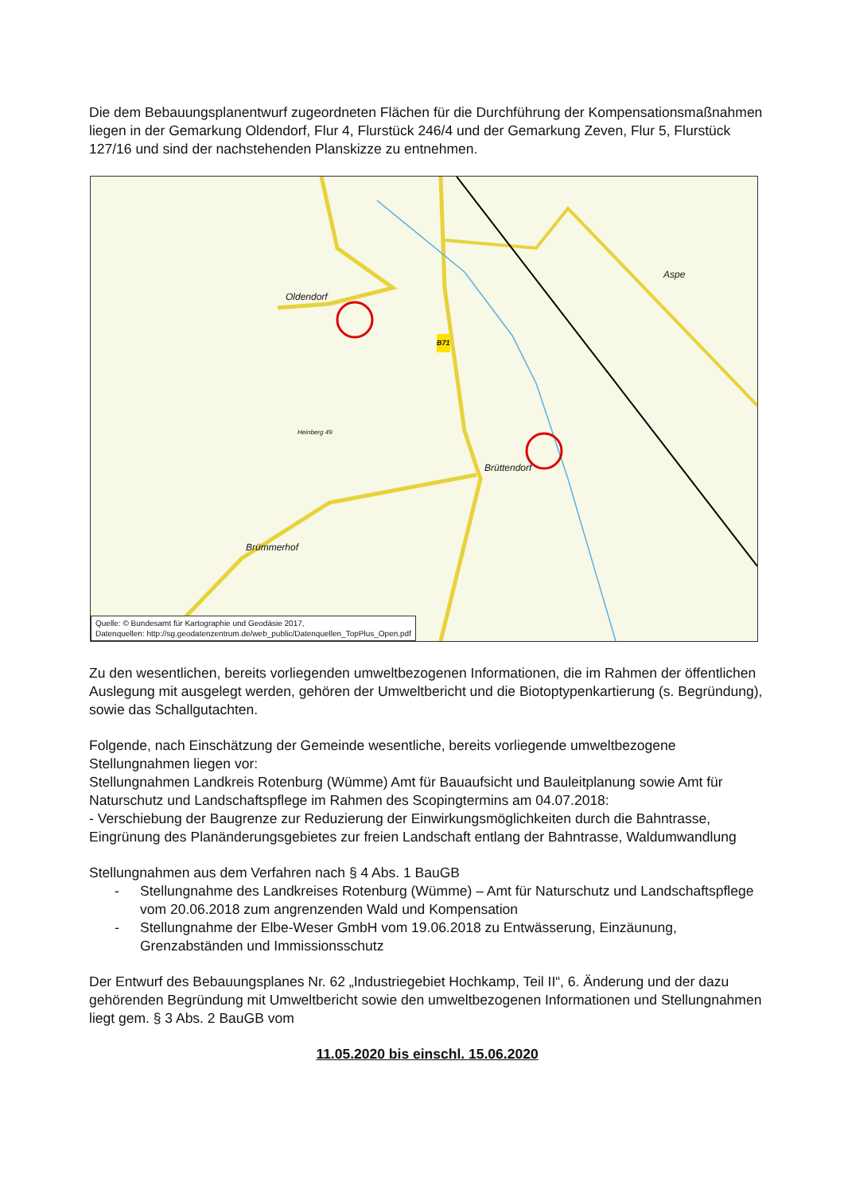Die dem Bebauungsplanentwurf zugeordneten Flächen für die Durchführung der Kompensati­onsmaßnahmen liegen in der Gemarkung Oldendorf, Flur 4, Flurstück 246/4 und der Gemarkung Zeven, Flur 5, Flurstück 127/16 und sind der nachstehenden Planskizze zu entnehmen.
Oldendorf
Aspe
Brüttendorf
Brümmerhof
Heinberg 49
B71
Quelle: © Bundesamt für Kartographie und Geodäsie 2017,
Datenquellen: http://sg.geodatenzentrum.de/web_public/Datenquellen_TopPlus_Open.pdf
Zu den wesentlichen, bereits vorliegenden umweltbezogenen Informationen, die im Rahmen der öffentlichen Auslegung mit ausgelegt werden, gehören der Umweltbericht und die Biotoptypen­kartierung (s. Begründung), sowie das Schallgutachten.
Folgende, nach Einschätzung der Gemeinde wesentliche, bereits vorliegende umweltbezogene Stellungnahmen liegen vor:
Stellungnahmen Landkreis Rotenburg (Wümme) Amt für Bauaufsicht und Bauleitplanung sowie Amt für Naturschutz und Landschaftspflege im Rahmen des Scopingtermins am 04.07.2018:
- Verschiebung der Baugrenze zur Reduzierung der Einwirkungsmöglichkeiten durch die Bahntrasse, Eingrünung des Planänderungsgebietes zur freien Landschaft entlang der Bahntras­se, Waldumwandlung
Stellungnahmen aus dem Verfahren nach § 4 Abs. 1 BauGB
- Stellungnahme des Landkreises Rotenburg (Wümme) – Amt für Naturschutz und Land­schaftspflege vom 20.06.2018 zum angrenzenden Wald und Kompensation
- Stellungnahme der Elbe-Weser GmbH vom 19.06.2018 zu Entwässerung, Einzäunung, Grenzabständen und Immissionsschutz
Der Entwurf des Bebauungsplanes Nr. 62 „Industriegebiet Hochkamp, Teil II“, 6. Änderung und der dazu gehörenden Begründung mit Umweltbericht sowie den umweltbezogenen Informationen und Stellungnahmen liegt gem. § 3 Abs. 2 BauGB vom
11.05.2020 bis einschl. 15.06.2020